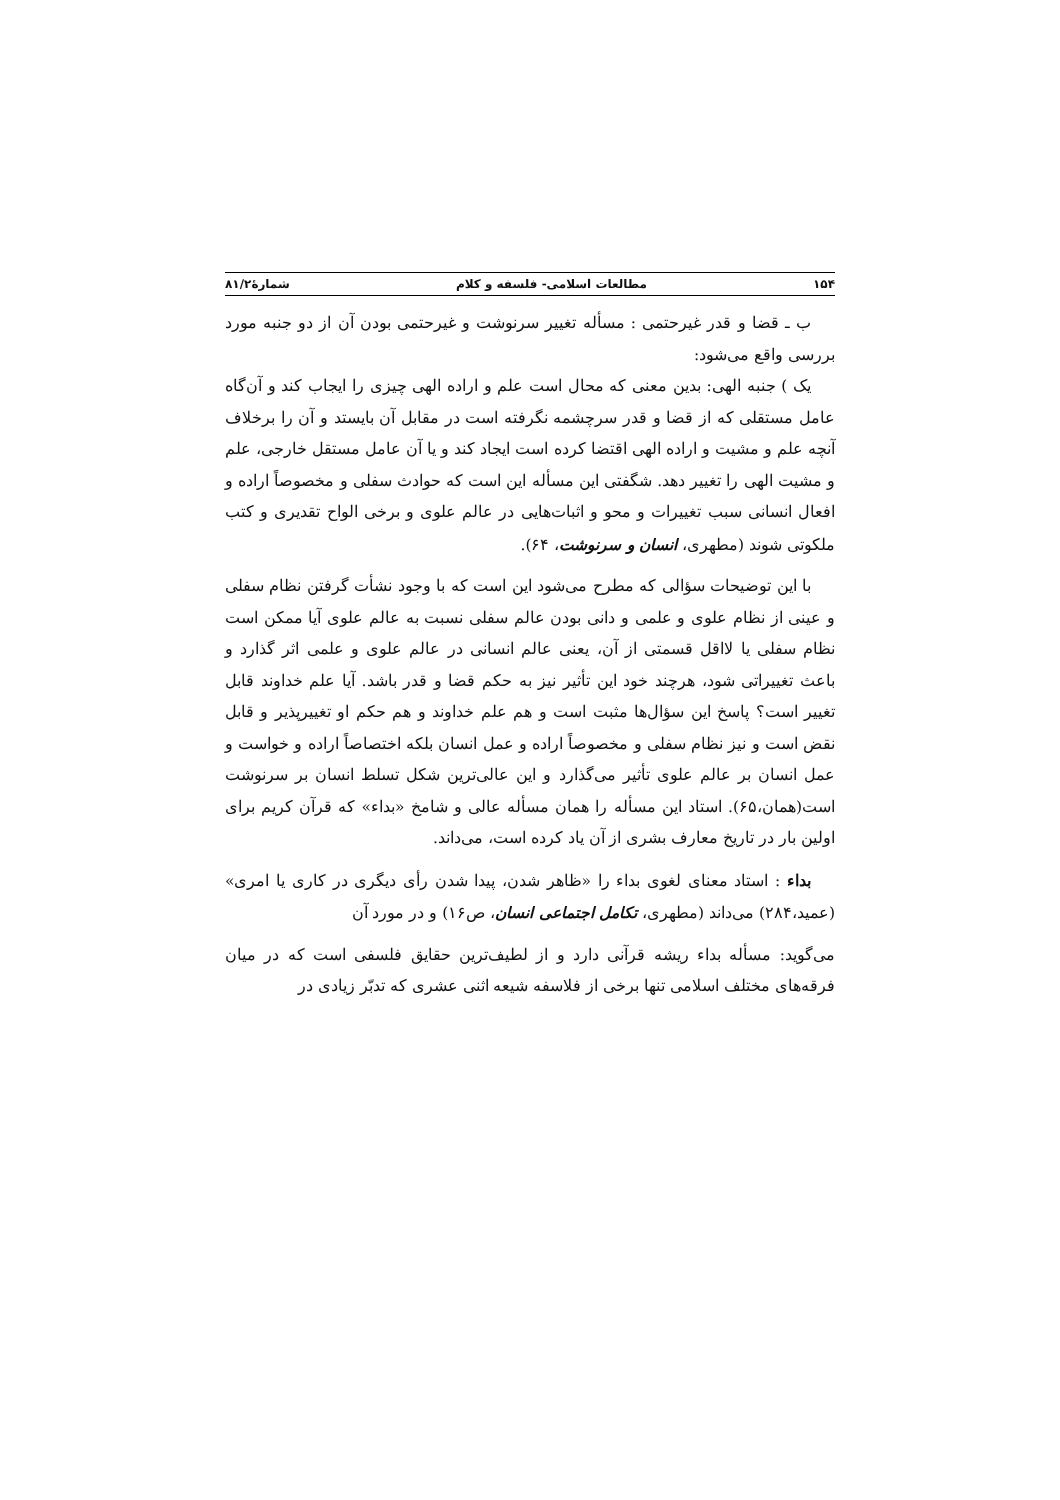۱۵۴ مطالعات اسلامی- فلسفه و کلام شمارۀ۸۱/۲
ب ـ قضا و قدر غیرحتمی : مسأله تغییر سرنوشت و غیرحتمی بودن آن از دو جنبه مورد بررسی واقع می‌شود:
یک ) جنبه الهی: بدین معنی که محال است علم و اراده الهی چیزی را ایجاب کند و آن‌گاه عامل مستقلی که از قضا و قدر سرچشمه نگرفته است در مقابل آن بایستد و آن را برخلاف آنچه علم و مشیت و اراده الهی اقتضا کرده است ایجاد کند و یا آن عامل مستقل خارجی، علم و مشیت الهی را تغییر دهد. شگفتی این مسأله این است که حوادث سفلی و مخصوصاً اراده و افعال انسانی سبب تغییرات و محو و اثبات‌هایی در عالم علوی و برخی الواح تقدیری و کتب ملکوتی شوند (مطهری، انسان و سرنوشت، ۶۴).
با این توضیحات سؤالی که مطرح می‌شود این است که با وجود نشأت گرفتن نظام سفلی و عینی از نظام علوی و علمی و دانی بودن عالم سفلی نسبت به عالم علوی آیا ممکن است نظام سفلی یا لااقل قسمتی از آن، یعنی عالم انسانی در عالم علوی و علمی اثر گذارد و باعث تغییراتی شود، هرچند خود این تأثیر نیز به حکم قضا و قدر باشد. آیا علم خداوند قابل تغییر است؟ پاسخ این سؤال‌ها مثبت است و هم علم خداوند و هم حکم او تغییرپذیر و قابل نقض است و نیز نظام سفلی و مخصوصاً اراده و عمل انسان بلکه اختصاصاً اراده و خواست و عمل انسان بر عالم علوی تأثیر می‌گذارد و این عالی‌ترین شکل تسلط انسان بر سرنوشت است(همان،۶۵). استاد این مسأله را همان مسأله عالی و شامخ «بداء» که قرآن کریم برای اولین بار در تاریخ معارف بشری از آن یاد کرده است، می‌داند.
بداء : استاد معنای لغوی بداء را «ظاهر شدن، پیدا شدن رأی دیگری در کاری یا امری» (عمید،۲۸۴) می‌داند (مطهری، تکامل اجتماعی انسان، ص۱۶) و در مورد آن
می‌گوید: مسأله بداء ریشه قرآنی دارد و از لطیف‌ترین حقایق فلسفی است که در میان فرقه‌های مختلف اسلامی تنها برخی از فلاسفه شیعه اثنی عشری که تدبّر زیادی در